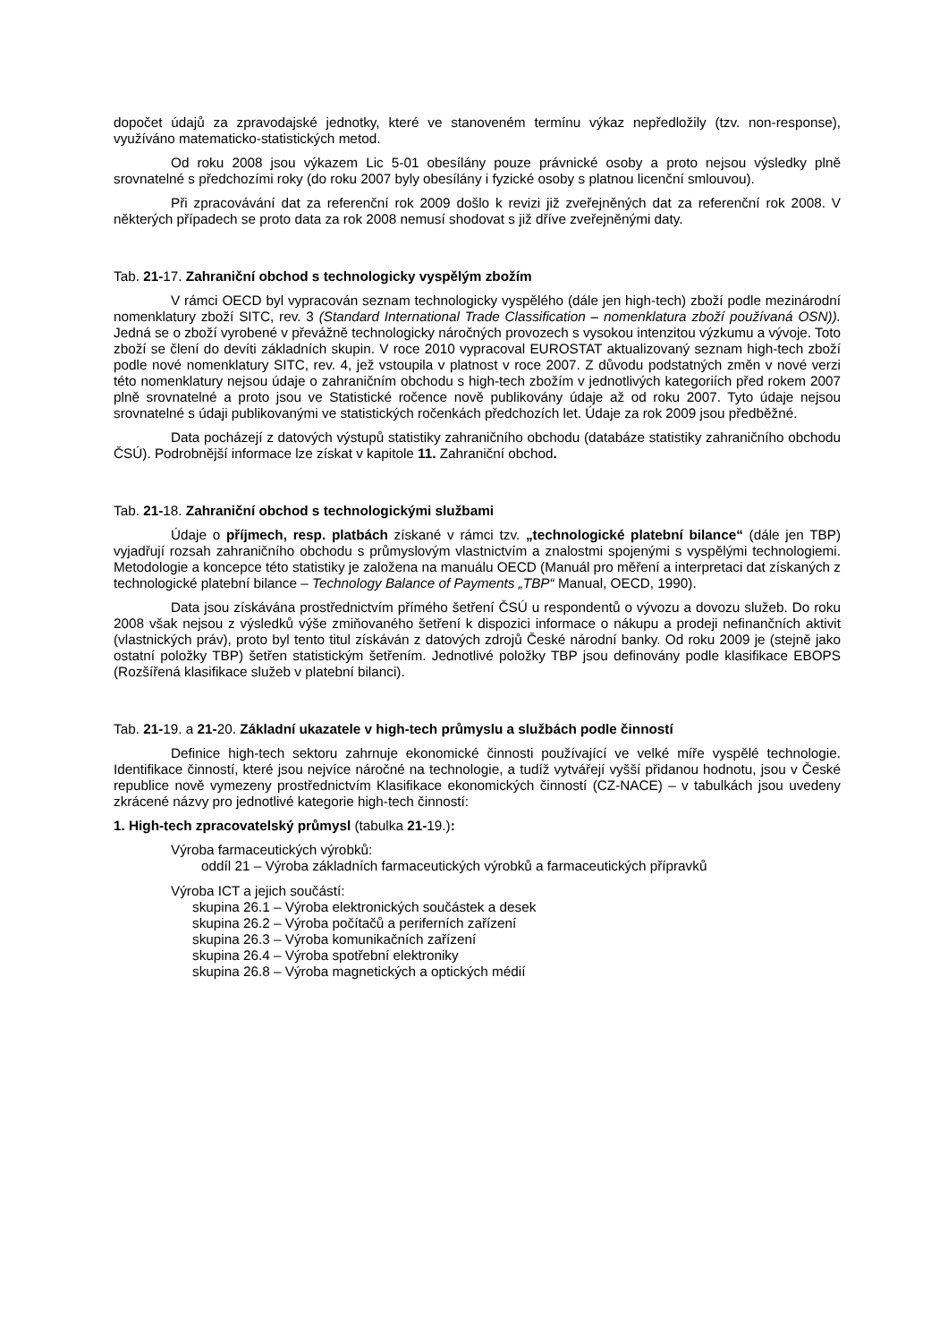dopočet údajů za zpravodajské jednotky, které ve stanoveném termínu výkaz nepředložily (tzv. non-response), využíváno matematicko-statistických metod.
Od roku 2008 jsou výkazem Lic 5-01 obesílány pouze právnické osoby a proto nejsou výsledky plně srovnatelné s předchozími roky (do roku 2007 byly obesílány i fyzické osoby s platnou licenční smlouvou).
Při zpracovávání dat za referenční rok 2009 došlo k revizi již zveřejněných dat za referenční rok 2008. V některých případech se proto data za rok 2008 nemusí shodovat s již dříve zveřejněnými daty.
Tab. 21-17. Zahraniční obchod s technologicky vyspělým zbožím
V rámci OECD byl vypracován seznam technologicky vyspělého (dále jen high-tech) zboží podle mezinárodní nomenklatury zboží SITC, rev. 3 (Standard International Trade Classification – nomenklatura zboží používaná OSN)). Jedná se o zboží vyrobené v převážně technologicky náročných provozech s vysokou intenzitou výzkumu a vývoje. Toto zboží se člení do devíti základních skupin. V roce 2010 vypracoval EUROSTAT aktualizovaný seznam high-tech zboží podle nové nomenklatury SITC, rev. 4, jež vstoupila v platnost v roce 2007. Z důvodu podstatných změn v nové verzi této nomenklatury nejsou údaje o zahraničním obchodu s high-tech zbožím v jednotlivých kategoriích před rokem 2007 plně srovnatelné a proto jsou ve Statistické ročence nově publikovány údaje až od roku 2007. Tyto údaje nejsou srovnatelné s údaji publikovanými ve statistických ročenkách předchozích let. Údaje za rok 2009 jsou předběžné.
Data pocházejí z datových výstupů statistiky zahraničního obchodu (databáze statistiky zahraničního obchodu ČSÚ). Podrobnější informace lze získat v kapitole 11. Zahraniční obchod.
Tab. 21-18. Zahraniční obchod s technologickými službami
Údaje o příjmech, resp. platbách získané v rámci tzv. „technologické platební bilance“ (dále jen TBP) vyjadřují rozsah zahraničního obchodu s průmyslovým vlastnictvím a znalostmi spojenými s vyspělými technologiemi. Metodologie a koncepce této statistiky je založena na manuálu OECD (Manuál pro měření a interpretaci dat získaných z technologické platební bilance – Technology Balance of Payments „TBP“ Manual, OECD, 1990).
Data jsou získávána prostřednictvím přímého šetření ČSÚ u respondentů o vývozu a dovozu služeb. Do roku 2008 však nejsou z výsledků výše zmiňovaného šetření k dispozici informace o nákupu a prodeji nefinančních aktivit (vlastnických práv), proto byl tento titul získáván z datových zdrojů České národní banky. Od roku 2009 je (stejně jako ostatní položky TBP) šetřen statistickým šetřením. Jednotlivé položky TBP jsou definovány podle klasifikace EBOPS (Rozšířená klasifikace služeb v platební bilanci).
Tab. 21-19. a 21-20. Základní ukazatele v high-tech průmyslu a službách podle činností
Definice high-tech sektoru zahrnuje ekonomické činnosti používající ve velké míře vyspělé technologie. Identifikace činností, které jsou nejvíce náročné na technologie, a tudíž vytvářejí vyšší přidanou hodnotu, jsou v České republice nově vymezeny prostřednictvím Klasifikace ekonomických činností (CZ-NACE) – v tabulkách jsou uvedeny zkrácené názvy pro jednotlivé kategorie high-tech činností:
1. High-tech zpracovatelský průmysl (tabulka 21-19.):
Výroba farmaceutických výrobků:
oddíl 21 – Výroba základních farmaceutických výrobků a farmaceutických přípravků
Výroba ICT a jejich součástí:
skupina 26.1 – Výroba elektronických součástek a desek
skupina 26.2 – Výroba počítačů a periferních zařízení
skupina 26.3 – Výroba komunikačních zařízení
skupina 26.4 – Výroba spotřební elektroniky
skupina 26.8 – Výroba magnetických a optických médií